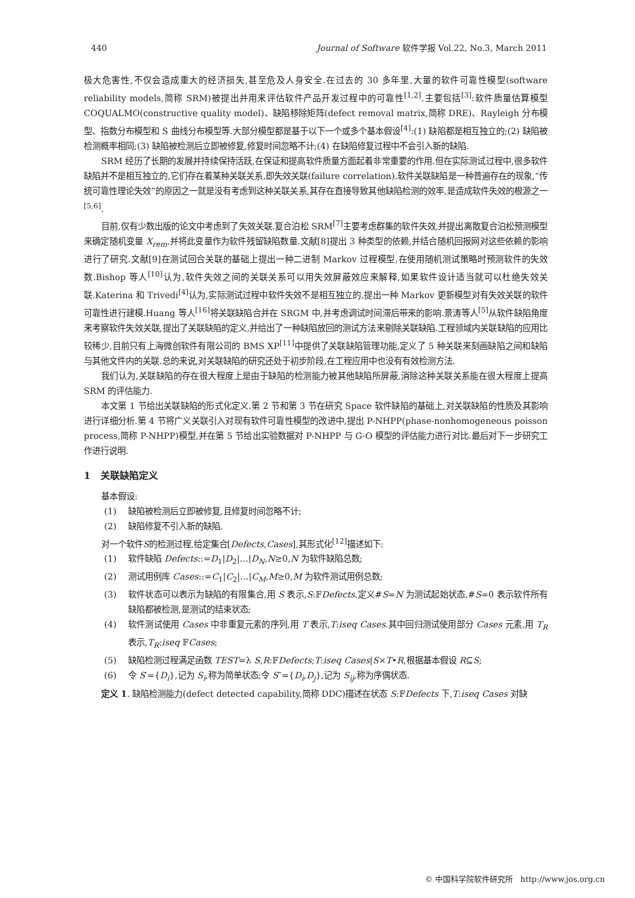440 Journal of Software 软件学报 Vol.22, No.3, March 2011
极大危害性,不仅会造成重大的经济损失,甚至危及人身安全.在过去的 30 多年里,大量的软件可靠性模型(software reliability models,简称 SRM)被提出并用来评估软件产品开发过程中的可靠性<sup>[1,2]</sup>.主要包括<sup>[3]</sup>:软件质量估算模型 COQUALMO(constructive quality model)、缺陷移除矩阵(defect removal matrix,简称 DRE)、Rayleigh 分布模型、指数分布模型和 S 曲线分布模型等.大部分模型都是基于以下一个或多个基本假设<sup>[4]</sup>:(1) 缺陷都是相互独立的;(2) 缺陷被检测概率相同;(3) 缺陷被检测后立即被修复,修复时间忽略不计;(4) 在缺陷修复过程中不会引入新的缺陷.
SRM 经历了长期的发展并持续保持活跃,在保证和提高软件质量方面起着非常重要的作用.但在实际测试过程中,很多软件缺陷并不是相互独立的,它们存在着某种关联关系,即失效关联(failure correlation).软件关联缺陷是一种普遍存在的现象,“传统可靠性理论失效”的原因之一就是没有考虑到这种关联关系,其存在直接导致其他缺陷检测的效率,是造成软件失效的根源之一<sup>[5,6]</sup>.
目前,仅有少数出版的论文中考虑到了失效关联.复合泊松 SRM<sup>[7]</sup>主要考虑群集的软件失效,并提出离散复合泊松预测模型来确定随机变量 X<sub>rem</sub>,并将此变量作为软件残留缺陷数量.文献[8]提出 3 种类型的依赖,并结合随机回报网对这些依赖的影响进行了研究.文献[9]在测试回合关联的基础上提出一种二进制 Markov 过程模型,在使用随机测试策略时预测软件的失效数.Bishop 等人<sup>[10]</sup>认为,软件失效之间的关联关系可以用失效屏蔽效应来解释,如果软件设计适当就可以杜绝失效关联.Katerina 和 Trivedi<sup>[4]</sup>认为,实际测试过程中软件失效不是相互独立的,提出一种 Markov 更新模型对有失效关联的软件可靠性进行建模.Huang 等人<sup>[16]</sup>将关联缺陷合并在 SRGM 中,并考虑调试时间滞后带来的影响.景涛等人<sup>[5]</sup>从软件缺陷角度来考察软件失效关联,提出了关联缺陷的定义,并给出了一种缺陷放回的测试方法来剔除关联缺陷.工程领域内关联缺陷的应用比较稀少,目前只有上海微创软件有限公司的 BMS XP<sup>[11]</sup>中提供了关联缺陷管理功能,定义了 5 种关联来刻画缺陷之间和缺陷与其他文件内的关联.总的来说,对关联缺陷的研究还处于初步阶段,在工程应用中也没有有效检测方法.
我们认为,关联缺陷的存在很大程度上是由于缺陷的检测能力被其他缺陷所屏蔽,消除这种关联关系能在很大程度上提高 SRM 的评估能力.
本文第 1 节给出关联缺陷的形式化定义.第 2 节和第 3 节在研究 Space 软件缺陷的基础上,对关联缺陷的性质及其影响进行详细分析.第 4 节将广义关联引入对现有软件可靠性模型的改进中,提出 P-NHPP(phase-nonhomogeneous poisson process,简称 P-NHPP)模型,并在第 5 节给出实验数据对 P-NHPP 与 G-O 模型的评估能力进行对比.最后对下一步研究工作进行说明.
1 关联缺陷定义
基本假设:
(1) 缺陷被检测后立即被修复,且修复时间忽略不计;
(2) 缺陷修复不引入新的缺陷.
对一个软件S的检测过程,给定集合[Defects,Cases],其形式化<sup>[12]</sup>描述如下:
(1) 软件缺陷 Defects::=D<sub>1</sub>|D<sub>2</sub>|…|D<sub>N</sub>,N≥0,N 为软件缺陷总数;
(2) 测试用例库 Cases::=C<sub>1</sub>|C<sub>2</sub>|…|C<sub>M</sub>,M≥0,M 为软件测试用例总数;
(3) 软件状态可以表示为缺陷的有限集合,用 S 表示,S:𝔽Defects.定义#S=N 为测试起始状态,#S=0 表示软件所有缺陷都被检测,是测试的结束状态;
(4) 软件测试使用 Cases 中非重复元素的序列,用 T 表示,T:iseq Cases.其中回归测试使用部分 Cases 元素,用 T<sub>R</sub> 表示,T<sub>R</sub>:iseq 𝔽Cases;
(5) 缺陷检测过程满足函数 TEST=λ S,R:𝔽Defects;T:iseq Cases|S×T•R,根据基本假设 R⊆S;
(6) 令 S′={D<sub>i</sub>},记为 S<sub>i</sub>,称为简单状态;令 S″={D<sub>i</sub>,D<sub>j</sub>},记为 S<sub>ij</sub>,称为序偶状态.
定义 1. 缺陷检测能力(defect detected capability,简称 DDC)描述在状态 S:𝔽Defects 下,T:iseq Cases 对缺
© 中国科学院软件研究所 http://www.jos.org.cn